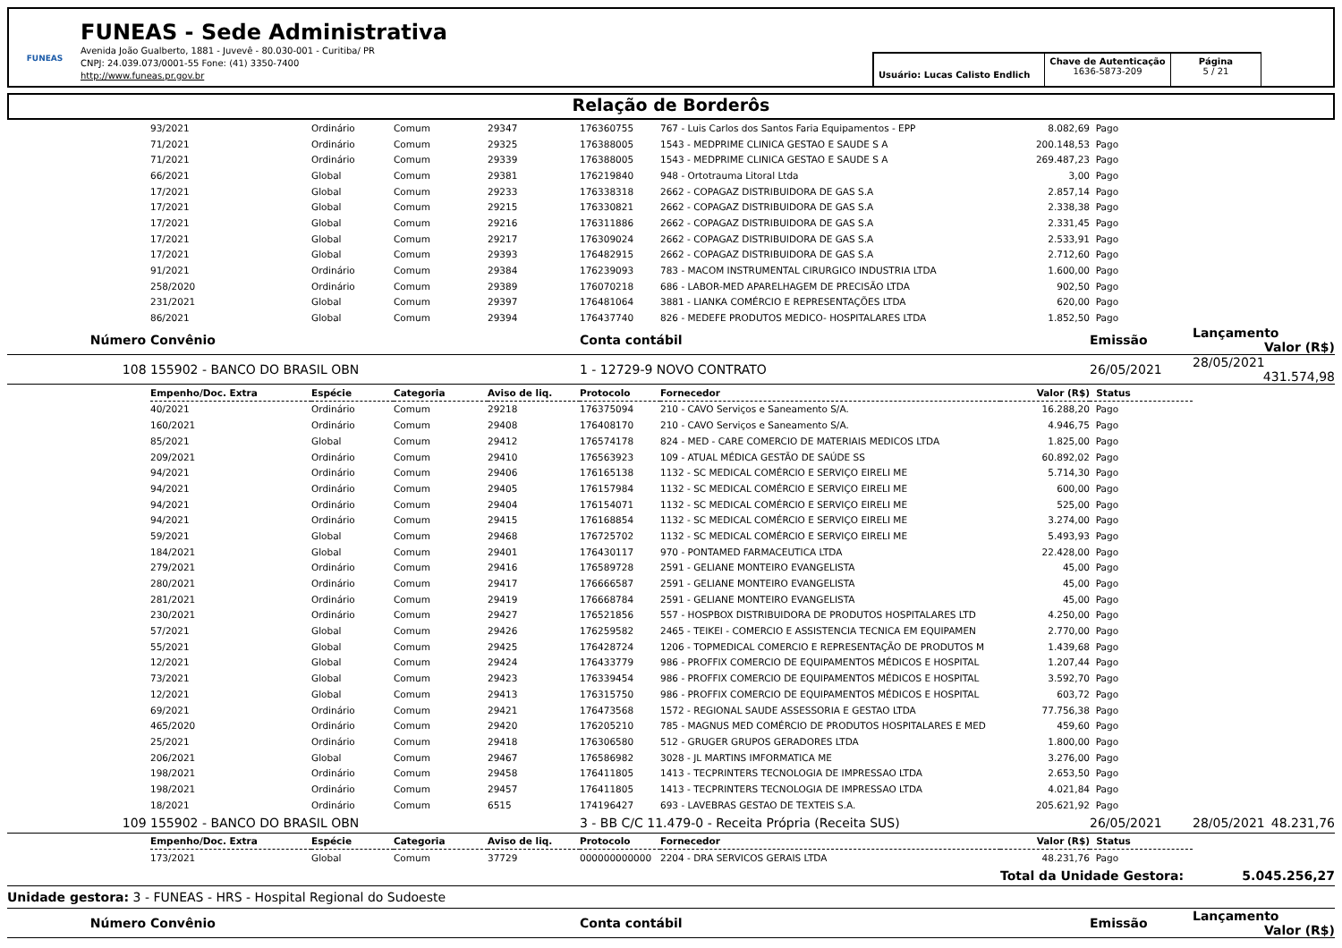FUNEAS
FUNEAS - Sede Administrativa
Avenida João Gualberto, 1881 - Juvevê - 80.030-001 - Curitiba/ PR
CNPJ: 24.039.073/0001-55 Fone: (41) 3350-7400
http://www.funeas.pr.gov.br
Usuário: Lucas Calisto Endlich
Chave de Autenticação
1636-5873-209
Página
5 / 21
Relação de Borderôs
| | 93/2021 | Ordinário | Comum | 29347 | 176360755 | 767 - Luis Carlos dos Santos Faria Equipamentos - EPP | 8.082,69 | Pago | |
| | 71/2021 | Ordinário | Comum | 29325 | 176388005 | 1543 - MEDPRIME CLINICA GESTAO E SAUDE S A | 200.148,53 | Pago | |
| | 71/2021 | Ordinário | Comum | 29339 | 176388005 | 1543 - MEDPRIME CLINICA GESTAO E SAUDE S A | 269.487,23 | Pago | |
| | 66/2021 | Global | Comum | 29381 | 176219840 | 948 - Ortotrauma Litoral Ltda | 3,00 | Pago | |
| | 17/2021 | Global | Comum | 29233 | 176338318 | 2662 - COPAGAZ DISTRIBUIDORA DE GAS S.A | 2.857,14 | Pago | |
| | 17/2021 | Global | Comum | 29215 | 176330821 | 2662 - COPAGAZ DISTRIBUIDORA DE GAS S.A | 2.338,38 | Pago | |
| | 17/2021 | Global | Comum | 29216 | 176311886 | 2662 - COPAGAZ DISTRIBUIDORA DE GAS S.A | 2.331,45 | Pago | |
| | 17/2021 | Global | Comum | 29217 | 176309024 | 2662 - COPAGAZ DISTRIBUIDORA DE GAS S.A | 2.533,91 | Pago | |
| | 17/2021 | Global | Comum | 29393 | 176482915 | 2662 - COPAGAZ DISTRIBUIDORA DE GAS S.A | 2.712,60 | Pago | |
| | 91/2021 | Ordinário | Comum | 29384 | 176239093 | 783 - MACOM INSTRUMENTAL CIRURGICO INDUSTRIA LTDA | 1.600,00 | Pago | |
| | 258/2020 | Ordinário | Comum | 29389 | 176070218 | 686 - LABOR-MED APARELHAGEM DE PRECISÃO LTDA | 902,50 | Pago | |
| | 231/2021 | Global | Comum | 29397 | 176481064 | 3881 - LIANKA COMÉRCIO E REPRESENTAÇÕES LTDA | 620,00 | Pago | |
| | 86/2021 | Global | Comum | 29394 | 176437740 | 826 - MEDEFE PRODUTOS MEDICO- HOSPITALARES LTDA | 1.852,50 | Pago | |
| Número | Convênio | | | | Conta contábil | | | Emissão | Lançamento Valor (R$) |
| 108 | 155902 - BANCO DO BRASIL OBN | | | | 1 - 12729-9 NOVO CONTRATO | | | 26/05/2021 | 28/05/2021 431.574,98 |
| | Empenho/Doc. Extra | Espécie | Categoria | Aviso de liq. | Protocolo | Fornecedor | Valor (R$) | Status | |
| | 40/2021 | Ordinário | Comum | 29218 | 176375094 | 210 - CAVO Serviços e Saneamento S/A. | 16.288,20 | Pago | |
| | 160/2021 | Ordinário | Comum | 29408 | 176408170 | 210 - CAVO Serviços e Saneamento S/A. | 4.946,75 | Pago | |
| | 85/2021 | Global | Comum | 29412 | 176574178 | 824 - MED - CARE COMERCIO DE MATERIAIS MEDICOS LTDA | 1.825,00 | Pago | |
| | 209/2021 | Ordinário | Comum | 29410 | 176563923 | 109 - ATUAL MÉDICA GESTÃO DE SAÚDE SS | 60.892,02 | Pago | |
| | 94/2021 | Ordinário | Comum | 29406 | 176165138 | 1132 - SC MEDICAL COMÉRCIO E SERVIÇO EIRELI ME | 5.714,30 | Pago | |
| | 94/2021 | Ordinário | Comum | 29405 | 176157984 | 1132 - SC MEDICAL COMÉRCIO E SERVIÇO EIRELI ME | 600,00 | Pago | |
| | 94/2021 | Ordinário | Comum | 29404 | 176154071 | 1132 - SC MEDICAL COMÉRCIO E SERVIÇO EIRELI ME | 525,00 | Pago | |
| | 94/2021 | Ordinário | Comum | 29415 | 176168854 | 1132 - SC MEDICAL COMÉRCIO E SERVIÇO EIRELI ME | 3.274,00 | Pago | |
| | 59/2021 | Global | Comum | 29468 | 176725702 | 1132 - SC MEDICAL COMÉRCIO E SERVIÇO EIRELI ME | 5.493,93 | Pago | |
| | 184/2021 | Global | Comum | 29401 | 176430117 | 970 - PONTAMED FARMACEUTICA LTDA | 22.428,00 | Pago | |
| | 279/2021 | Ordinário | Comum | 29416 | 176589728 | 2591 - GELIANE MONTEIRO EVANGELISTA | 45,00 | Pago | |
| | 280/2021 | Ordinário | Comum | 29417 | 176666587 | 2591 - GELIANE MONTEIRO EVANGELISTA | 45,00 | Pago | |
| | 281/2021 | Ordinário | Comum | 29419 | 176668784 | 2591 - GELIANE MONTEIRO EVANGELISTA | 45,00 | Pago | |
| | 230/2021 | Ordinário | Comum | 29427 | 176521856 | 557 - HOSPBOX DISTRIBUIDORA DE PRODUTOS HOSPITALARES LTD | 4.250,00 | Pago | |
| | 57/2021 | Global | Comum | 29426 | 176259582 | 2465 - TEIKEI - COMERCIO E ASSISTENCIA TECNICA EM EQUIPAMEN | 2.770,00 | Pago | |
| | 55/2021 | Global | Comum | 29425 | 176428724 | 1206 - TOPMEDICAL COMERCIO E REPRESENTAÇÃO DE PRODUTOS M | 1.439,68 | Pago | |
| | 12/2021 | Global | Comum | 29424 | 176433779 | 986 - PROFFIX COMERCIO DE EQUIPAMENTOS MÉDICOS E HOSPITAL | 1.207,44 | Pago | |
| | 73/2021 | Global | Comum | 29423 | 176339454 | 986 - PROFFIX COMERCIO DE EQUIPAMENTOS MÉDICOS E HOSPITAL | 3.592,70 | Pago | |
| | 12/2021 | Global | Comum | 29413 | 176315750 | 986 - PROFFIX COMERCIO DE EQUIPAMENTOS MÉDICOS E HOSPITAL | 603,72 | Pago | |
| | 69/2021 | Ordinário | Comum | 29421 | 176473568 | 1572 - REGIONAL SAUDE ASSESSORIA E GESTAO LTDA | 77.756,38 | Pago | |
| | 465/2020 | Ordinário | Comum | 29420 | 176205210 | 785 - MAGNUS MED COMÉRCIO DE PRODUTOS HOSPITALARES E MED | 459,60 | Pago | |
| | 25/2021 | Ordinário | Comum | 29418 | 176306580 | 512 - GRUGER GRUPOS GERADORES LTDA | 1.800,00 | Pago | |
| | 206/2021 | Global | Comum | 29467 | 176586982 | 3028 - JL MARTINS IMFORMATICA ME | 3.276,00 | Pago | |
| | 198/2021 | Ordinário | Comum | 29458 | 176411805 | 1413 - TECPRINTERS TECNOLOGIA DE IMPRESSAO LTDA | 2.653,50 | Pago | |
| | 198/2021 | Ordinário | Comum | 29457 | 176411805 | 1413 - TECPRINTERS TECNOLOGIA DE IMPRESSAO LTDA | 4.021,84 | Pago | |
| | 18/2021 | Ordinário | Comum | 6515 | 174196427 | 693 - LAVEBRAS GESTAO DE TEXTEIS S.A. | 205.621,92 | Pago | |
| 109 | 155902 - BANCO DO BRASIL OBN | | | | 3 - BB C/C 11.479-0 - Receita Própria (Receita SUS) | | | 26/05/2021 | 28/05/2021 48.231,76 |
| | Empenho/Doc. Extra | Espécie | Categoria | Aviso de liq. | Protocolo | Fornecedor | Valor (R$) | Status | |
| | 173/2021 | Global | Comum | 37729 | 000000000000 | 2204 - DRA SERVICOS GERAIS LTDA | 48.231,76 | Pago | |
| | | | | | | | Total da Unidade Gestora: | | 5.045.256,27 |
| Unidade gestora: 3 - FUNEAS - HRS - Hospital Regional do Sudoeste | | | | | | | | | |
| Número | Convênio | | | | Conta contábil | | | Emissão | Lançamento Valor (R$) |